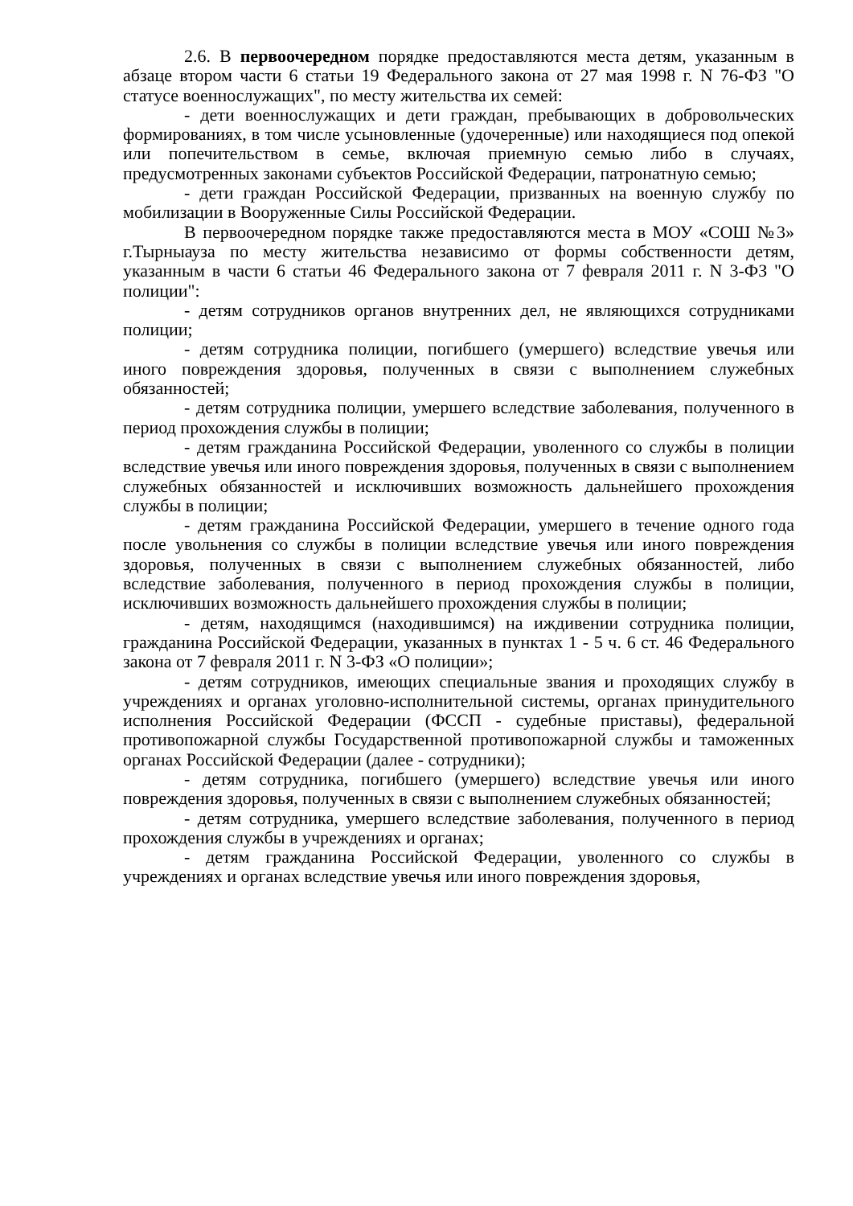2.6. В первоочередном порядке предоставляются места детям, указанным в абзаце втором части 6 статьи 19 Федерального закона от 27 мая 1998 г. N 76-ФЗ "О статусе военнослужащих", по месту жительства их семей:
- дети военнослужащих и дети граждан, пребывающих в добровольческих формированиях, в том числе усыновленные (удочеренные) или находящиеся под опекой или попечительством в семье, включая приемную семью либо в случаях, предусмотренных законами субъектов Российской Федерации, патронатную семью;
- дети граждан Российской Федерации, призванных на военную службу по мобилизации в Вооруженные Силы Российской Федерации.
В первоочередном порядке также предоставляются места в МОУ «СОШ №3» г.Тырныауза по месту жительства независимо от формы собственности детям, указанным в части 6 статьи 46 Федерального закона от 7 февраля 2011 г. N 3-ФЗ "О полиции":
- детям сотрудников органов внутренних дел, не являющихся сотрудниками полиции;
- детям сотрудника полиции, погибшего (умершего) вследствие увечья или иного повреждения здоровья, полученных в связи с выполнением служебных обязанностей;
- детям сотрудника полиции, умершего вследствие заболевания, полученного в период прохождения службы в полиции;
- детям гражданина Российской Федерации, уволенного со службы в полиции вследствие увечья или иного повреждения здоровья, полученных в связи с выполнением служебных обязанностей и исключивших возможность дальнейшего прохождения службы в полиции;
- детям гражданина Российской Федерации, умершего в течение одного года после увольнения со службы в полиции вследствие увечья или иного повреждения здоровья, полученных в связи с выполнением служебных обязанностей, либо вследствие заболевания, полученного в период прохождения службы в полиции, исключивших возможность дальнейшего прохождения службы в полиции;
- детям, находящимся (находившимся) на иждивении сотрудника полиции, гражданина Российской Федерации, указанных в пунктах 1 - 5 ч. 6 ст. 46 Федерального закона от 7 февраля 2011 г. N 3-ФЗ «О полиции»;
- детям сотрудников, имеющих специальные звания и проходящих службу в учреждениях и органах уголовно-исполнительной системы, органах принудительного исполнения Российской Федерации (ФССП - судебные приставы), федеральной противопожарной службы Государственной противопожарной службы и таможенных органах Российской Федерации (далее - сотрудники);
- детям сотрудника, погибшего (умершего) вследствие увечья или иного повреждения здоровья, полученных в связи с выполнением служебных обязанностей;
- детям сотрудника, умершего вследствие заболевания, полученного в период прохождения службы в учреждениях и органах;
- детям гражданина Российской Федерации, уволенного со службы в учреждениях и органах вследствие увечья или иного повреждения здоровья,